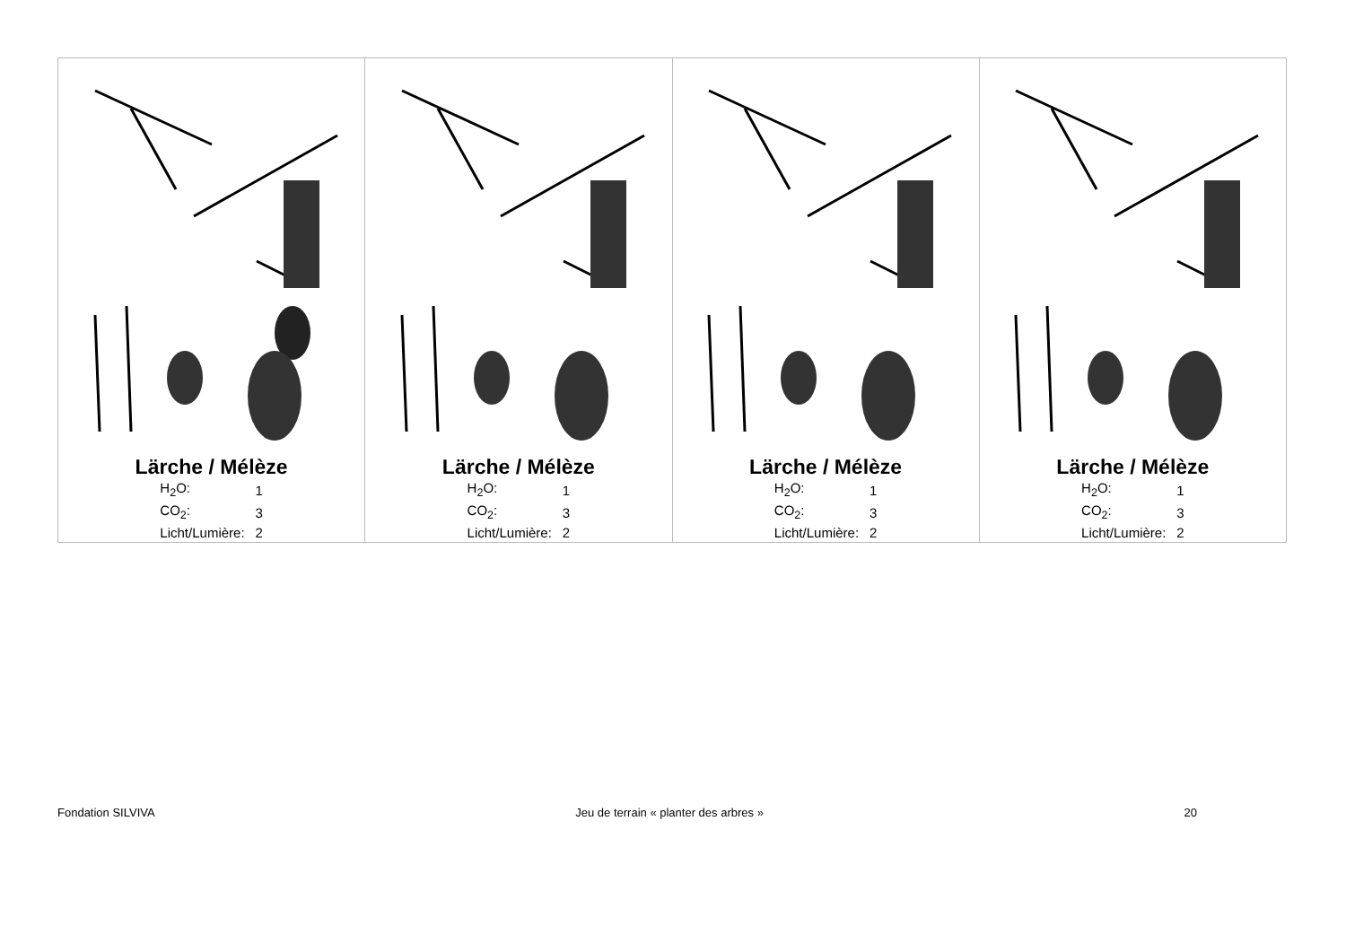| Lärche / Mélèze / H<sub>2</sub>O: / 1 / / CO<sub>2</sub>: / 3 / / Licht/Lumière: / 2 / | Lärche / Mélèze / H<sub>2</sub>O: / 1 / / CO<sub>2</sub>: / 3 / / Licht/Lumière: / 2 / | Lärche / Mélèze / H<sub>2</sub>O: / 1 / / CO<sub>2</sub>: / 3 / / Licht/Lumière: / 2 / | Lärche / Mélèze / H<sub>2</sub>O: / 1 / / CO<sub>2</sub>: / 3 / / Licht/Lumière: / 2 / |
Fondation SILVIVA Jeu de terrain « planter des arbres » 20